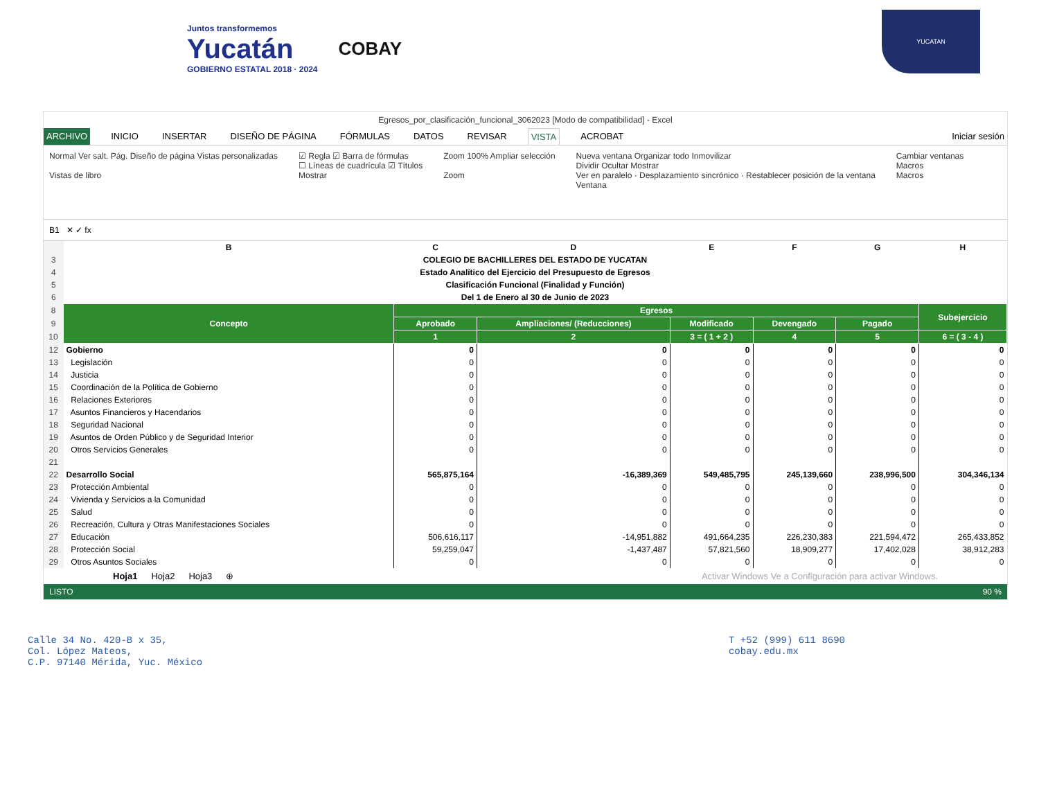Juntos transformemos
Yucatán
GOBIERNO ESTATAL 2018 · 2024
COBAY
YUCATAN
Egresos_por_clasificación_funcional_3062023 [Modo de compatibilidad] - Excel
ARCHIVO INICIO INSERTAR DISEÑO DE PÁGINA FÓRMULAS DATOS REVISAR VISTA ACROBAT Iniciar sesión
Normal Ver salt. Pág. Diseño de página Vistas personalizadas
Vistas de libro
☑ Regla ☑ Barra de fórmulas
☐ Líneas de cuadrícula ☑ Títulos
Mostrar
Zoom 100% Ampliar selección
Zoom
Nueva ventana Organizar todo Inmovilizar
Dividir Ocultar Mostrar
Ver en paralelo · Desplazamiento sincrónico · Restablecer posición de la ventana
Ventana
Cambiar ventanas
Macros
Macros
B1 ✕ ✓ fx
| | B | C | D | E | F | G | H |
| 3 | COLEGIO DE BACHILLERES DEL ESTADO DE YUCATAN | | | | | | |
| 4 | Estado Analítico del Ejercicio del Presupuesto de Egresos | | | | | | |
| 5 | Clasificación Funcional (Finalidad y Función) | | | | | | |
| 6 | Del 1 de Enero al 30 de Junio de 2023 | | | | | | |
| 8 | Concepto | Egresos | | | | | Subejercicio |
| 9 | | Aprobado | Ampliaciones/ (Reducciones) | Modificado | Devengado | Pagado | |
| 10 | | 1 | 2 | 3 = ( 1 + 2 ) | 4 | 5 | 6 = ( 3 - 4 ) |
| 12 | Gobierno | 0 | 0 | 0 | 0 | 0 | 0 |
| 13 | Legislación | 0 | 0 | 0 | 0 | 0 | 0 |
| 14 | Justicia | 0 | 0 | 0 | 0 | 0 | 0 |
| 15 | Coordinación de la Política de Gobierno | 0 | 0 | 0 | 0 | 0 | 0 |
| 16 | Relaciones Exteriores | 0 | 0 | 0 | 0 | 0 | 0 |
| 17 | Asuntos Financieros y Hacendarios | 0 | 0 | 0 | 0 | 0 | 0 |
| 18 | Seguridad Nacional | 0 | 0 | 0 | 0 | 0 | 0 |
| 19 | Asuntos de Orden Público y de Seguridad Interior | 0 | 0 | 0 | 0 | 0 | 0 |
| 20 | Otros Servicios Generales | 0 | 0 | 0 | 0 | 0 | 0 |
| 21 | | | | | | | |
| 22 | Desarrollo Social | 565,875,164 | -16,389,369 | 549,485,795 | 245,139,660 | 238,996,500 | 304,346,134 |
| 23 | Protección Ambiental | 0 | 0 | 0 | 0 | 0 | 0 |
| 24 | Vivienda y Servicios a la Comunidad | 0 | 0 | 0 | 0 | 0 | 0 |
| 25 | Salud | 0 | 0 | 0 | 0 | 0 | 0 |
| 26 | Recreación, Cultura y Otras Manifestaciones Sociales | 0 | 0 | 0 | 0 | 0 | 0 |
| 27 | Educación | 506,616,117 | -14,951,882 | 491,664,235 | 226,230,383 | 221,594,472 | 265,433,852 |
| 28 | Protección Social | 59,259,047 | -1,437,487 | 57,821,560 | 18,909,277 | 17,402,028 | 38,912,283 |
| 29 | Otros Asuntos Sociales | 0 | 0 | 0 | 0 | 0 | 0 |
Hoja1 Hoja2 Hoja3 ⊕ Activar Windows Ve a Configuración para activar Windows.
LISTO 90 %
Calle 34 No. 420-B x 35,
Col. López Mateos,
C.P. 97140 Mérida, Yuc. México
T +52 (999) 611 8690
cobay.edu.mx